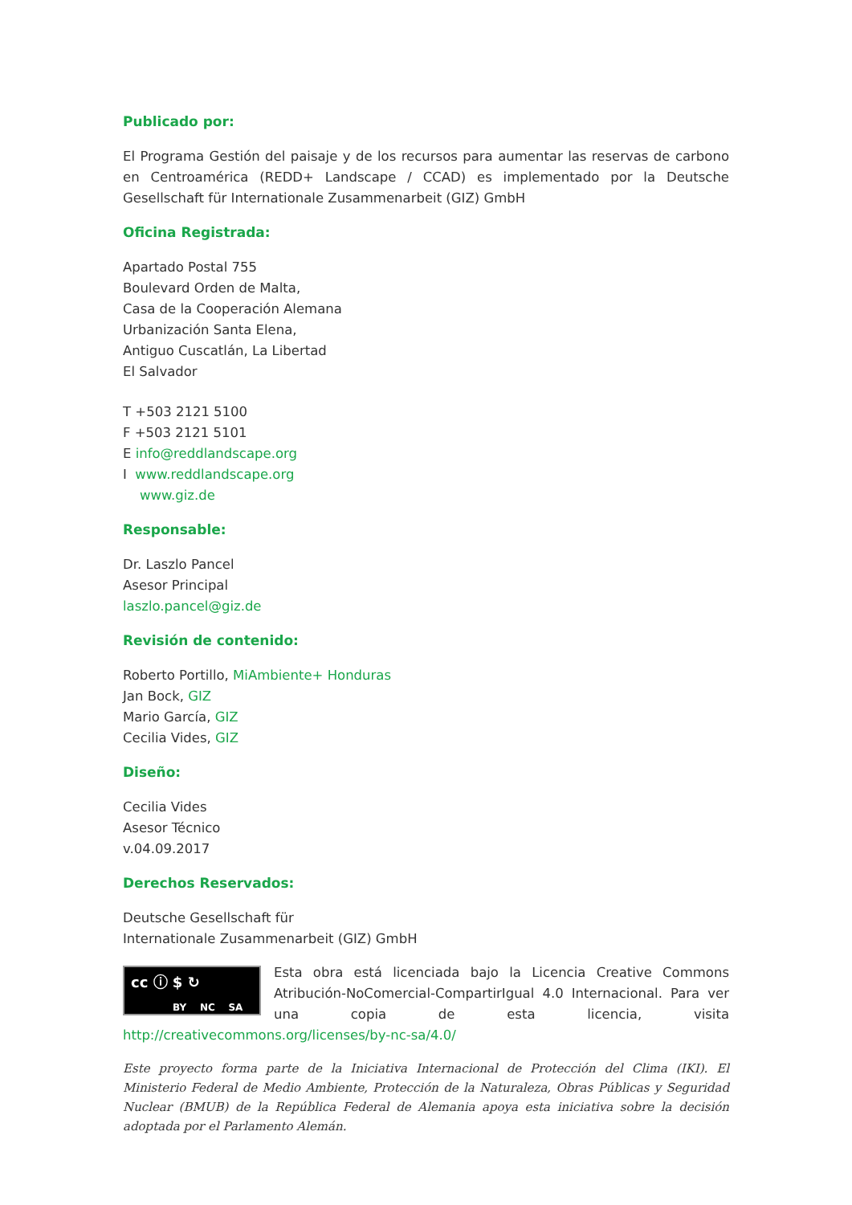Publicado por:
El Programa Gestión del paisaje y de los recursos para aumentar las reservas de carbono en Centroamérica (REDD+ Landscape / CCAD) es implementado por la Deutsche Gesellschaft für Internationale Zusammenarbeit (GIZ) GmbH
Oficina Registrada:
Apartado Postal 755
Boulevard Orden de Malta,
Casa de la Cooperación Alemana
Urbanización Santa Elena,
Antiguo Cuscatlán, La Libertad
El Salvador
T +503 2121 5100
F +503 2121 5101
E info@reddlandscape.org
I www.reddlandscape.org
www.giz.de
Responsable:
Dr. Laszlo Pancel
Asesor Principal
laszlo.pancel@giz.de
Revisión de contenido:
Roberto Portillo, MiAmbiente+ Honduras
Jan Bock, GIZ
Mario García, GIZ
Cecilia Vides, GIZ
Diseño:
Cecilia Vides
Asesor Técnico
v.04.09.2017
Derechos Reservados:
Deutsche Gesellschaft für
Internationale Zusammenarbeit (GIZ) GmbH
cc ⓘ $ ↻
BY NC SA
Esta obra está licenciada bajo la Licencia Creative Commons Atribución-NoComercial-CompartirIgual 4.0 Internacional. Para ver una copia de esta licencia, visita http://creativecommons.org/licenses/by-nc-sa/4.0/
Este proyecto forma parte de la Iniciativa Internacional de Protección del Clima (IKI). El Ministerio Federal de Medio Ambiente, Protección de la Naturaleza, Obras Públicas y Seguridad Nuclear (BMUB) de la República Federal de Alemania apoya esta iniciativa sobre la decisión adoptada por el Parlamento Alemán.